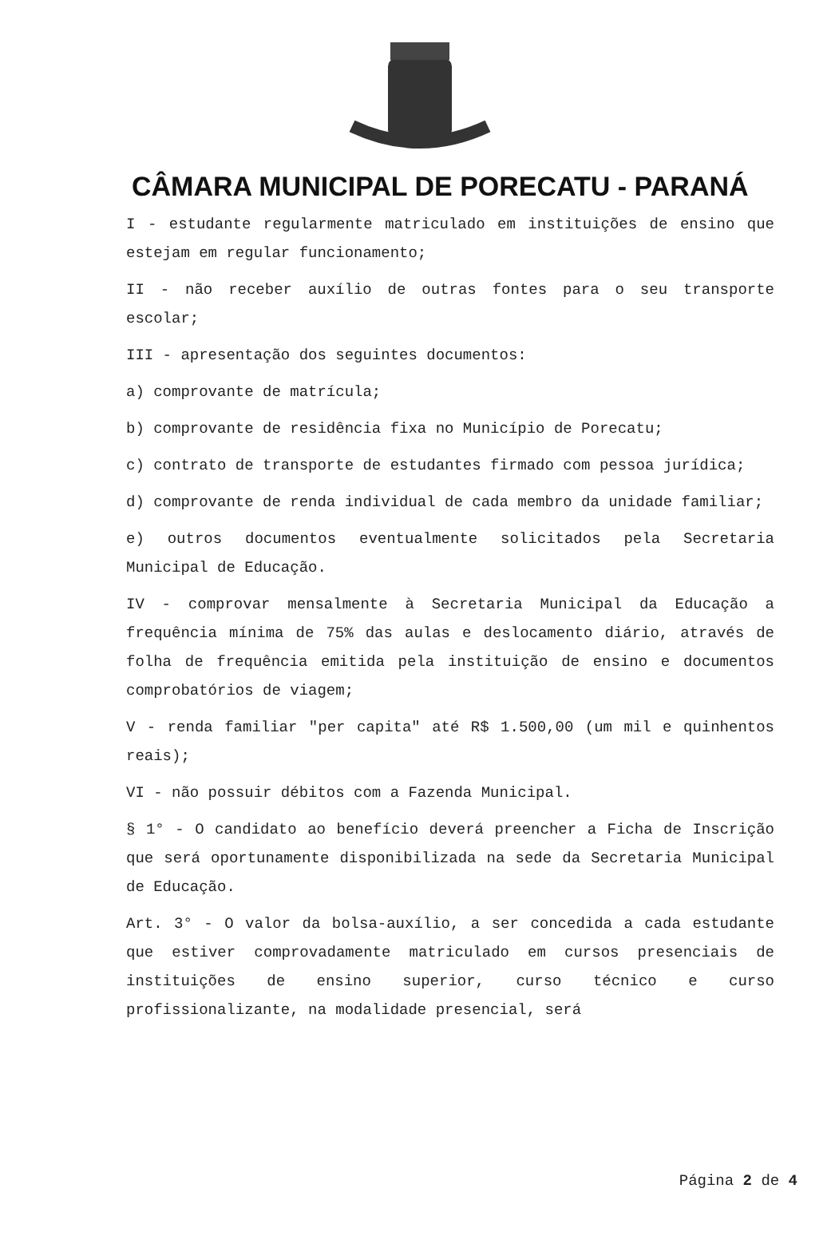CÂMARA MUNICIPAL DE PORECATU - PARANÁ
I - estudante regularmente matriculado em instituições de ensino que estejam em regular funcionamento;
II - não receber auxílio de outras fontes para o seu transporte escolar;
III - apresentação dos seguintes documentos:
a) comprovante de matrícula;
b) comprovante de residência fixa no Município de Porecatu;
c) contrato de transporte de estudantes firmado com pessoa jurídica;
d) comprovante de renda individual de cada membro da unidade familiar;
e) outros documentos eventualmente solicitados pela Secretaria Municipal de Educação.
IV - comprovar mensalmente à Secretaria Municipal da Educação a frequência mínima de 75% das aulas e deslocamento diário, através de folha de frequência emitida pela instituição de ensino e documentos comprobatórios de viagem;
V - renda familiar "per capita" até R$ 1.500,00 (um mil e quinhentos reais);
VI - não possuir débitos com a Fazenda Municipal.
§ 1° - O candidato ao benefício deverá preencher a Ficha de Inscrição que será oportunamente disponibilizada na sede da Secretaria Municipal de Educação.
Art. 3° - O valor da bolsa-auxílio, a ser concedida a cada estudante que estiver comprovadamente matriculado em cursos presenciais de instituições de ensino superior, curso técnico e curso profissionalizante, na modalidade presencial, será
Página 2 de 4